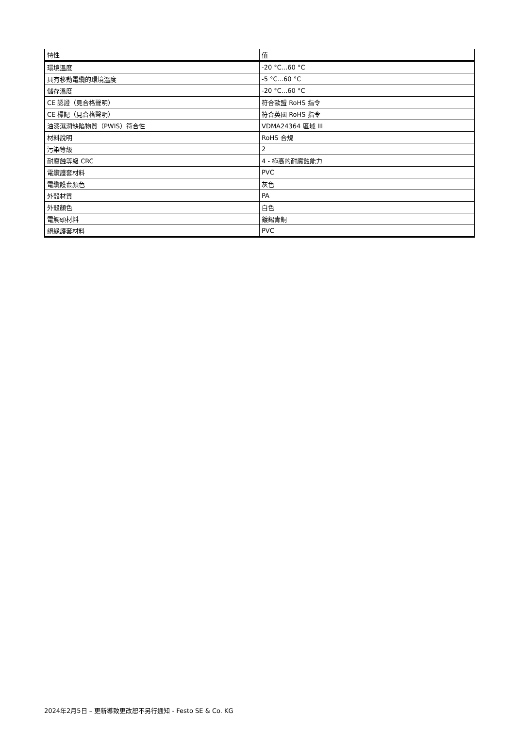| 特性 | 值 |
| --- | --- |
| 環境溫度 | -20 °C...60 °C |
| 具有移動電纜的環境溫度 | -5 °C...60 °C |
| 儲存溫度 | -20 °C...60 °C |
| CE 認證（見合格聲明） | 符合歐盟 RoHS 指令 |
| CE 標記（見合格聲明） | 符合英國 RoHS 指令 |
| 油漆濕潤缺陷物質（PWIS）符合性 | VDMA24364 區域 III |
| 材料說明 | RoHS 合規 |
| 污染等級 | 2 |
| 耐腐蝕等級 CRC | 4 - 極高的耐腐蝕能力 |
| 電纜護套材料 | PVC |
| 電纜護套顏色 | 灰色 |
| 外殼材質 | PA |
| 外殼顏色 | 白色 |
| 電觸頭材料 | 鍍錫青銅 |
| 絕緣護套材料 | PVC |
2024年2月5日 – 更新導致更改恕不另行通知 - Festo SE & Co. KG